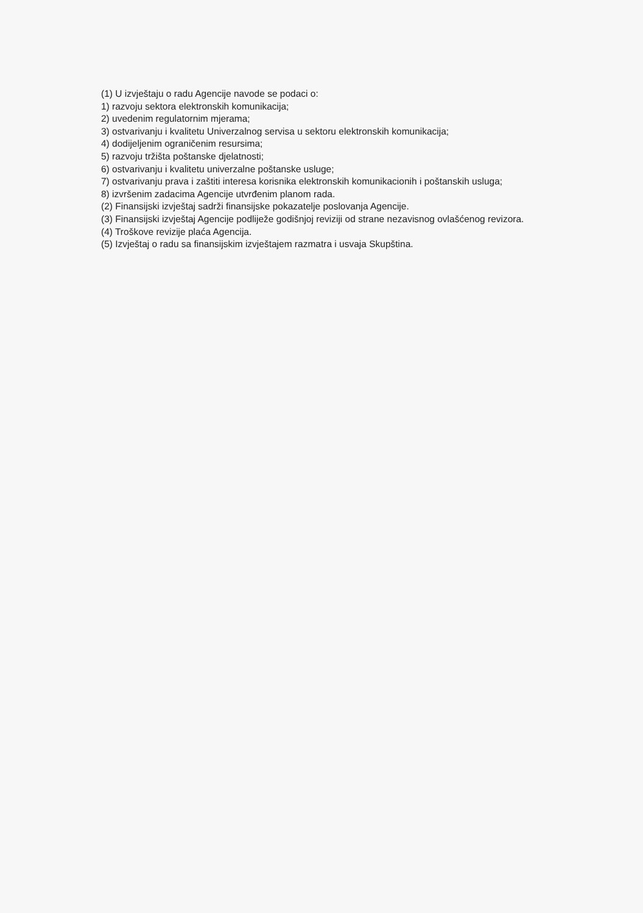(1) U izvještaju o radu Agencije navode se podaci o:
1) razvoju sektora elektronskih komunikacija;
2) uvedenim regulatornim mjerama;
3) ostvarivanju i kvalitetu Univerzalnog servisa u sektoru elektronskih komunikacija;
4) dodijeljenim ograničenim resursima;
5) razvoju tržišta poštanske djelatnosti;
6) ostvarivanju i kvalitetu univerzalne poštanske usluge;
7) ostvarivanju prava i zaštiti interesa korisnika elektronskih komunikacionih i poštanskih usluga;
8) izvršenim zadacima Agencije utvrđenim planom rada.
(2) Finansijski izvještaj sadrži finansijske pokazatelje poslovanja Agencije.
(3) Finansijski izvještaj Agencije podliježe godišnjoj reviziji od strane nezavisnog ovlašćenog revizora.
(4) Troškove revizije plaća Agencija.
(5) Izvještaj o radu sa finansijskim izvještajem razmatra i usvaja Skupština.